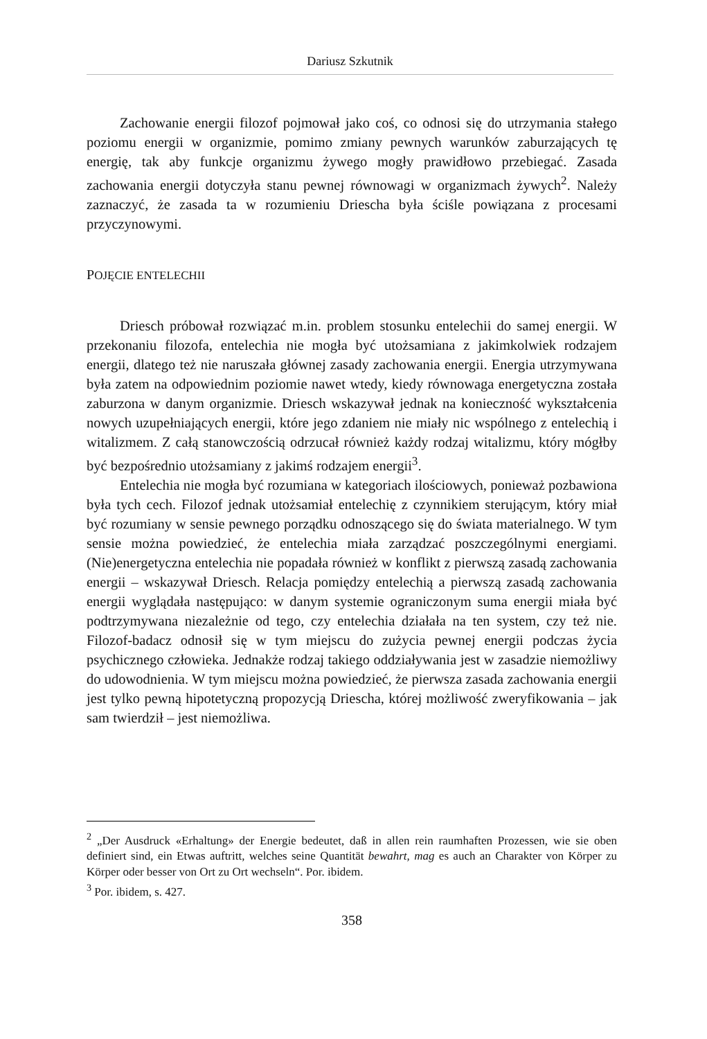Dariusz Szkutnik
Zachowanie energii filozof pojmował jako coś, co odnosi się do utrzymania stałego poziomu energii w organizmie, pomimo zmiany pewnych warunków zaburzających tę energię, tak aby funkcje organizmu żywego mogły prawidłowo przebiegać. Zasada zachowania energii dotyczyła stanu pewnej równowagi w organizmach żywych<sup>2</sup>. Należy zaznaczyć, że zasada ta w rozumieniu Driescha była ściśle powiązana z procesami przyczynowymi.
POJĘCIE ENTELECHII
Driesch próbował rozwiązać m.in. problem stosunku entelechii do samej energii. W przekonaniu filozofa, entelechia nie mogła być utożsamiana z jakimkolwiek rodzajem energii, dlatego też nie naruszała głównej zasady zachowania energii. Energia utrzymywana była zatem na odpowiednim poziomie nawet wtedy, kiedy równowaga energetyczna została zaburzona w danym organizmie. Driesch wskazywał jednak na konieczność wykształcenia nowych uzupełniających energii, które jego zdaniem nie miały nic wspólnego z entelechią i witalizmem. Z całą stanowczością odrzucał również każdy rodzaj witalizmu, który mógłby być bezpośrednio utożsamiany z jakimś rodzajem energii<sup>3</sup>.
Entelechia nie mogła być rozumiana w kategoriach ilościowych, ponieważ pozbawiona była tych cech. Filozof jednak utożsamiał entelechię z czynnikiem sterującym, który miał być rozumiany w sensie pewnego porządku odnoszącego się do świata materialnego. W tym sensie można powiedzieć, że entelechia miała zarządzać poszczególnymi energiami. (Nie)energetyczna entelechia nie popadała również w konflikt z pierwszą zasadą zachowania energii – wskazywał Driesch. Relacja pomiędzy entelechią a pierwszą zasadą zachowania energii wyglądała następująco: w danym systemie ograniczonym suma energii miała być podtrzymywana niezależnie od tego, czy entelechia działała na ten system, czy też nie. Filozof-badacz odnosił się w tym miejscu do zużycia pewnej energii podczas życia psychicznego człowieka. Jednakże rodzaj takiego oddziaływania jest w zasadzie niemożliwy do udowodnienia. W tym miejscu można powiedzieć, że pierwsza zasada zachowania energii jest tylko pewną hipotetyczną propozycją Driescha, której możliwość zweryfikowania – jak sam twierdził – jest niemożliwa.
<sup>2</sup> „Der Ausdruck «Erhaltung» der Energie bedeutet, daß in allen rein raumhaften Prozessen, wie sie oben definiert sind, ein Etwas auftritt, welches seine Quantität bewahrt, mag es auch an Charakter von Körper zu Körper oder besser von Ort zu Ort wechseln“. Por. ibidem.
<sup>3</sup> Por. ibidem, s. 427.
358